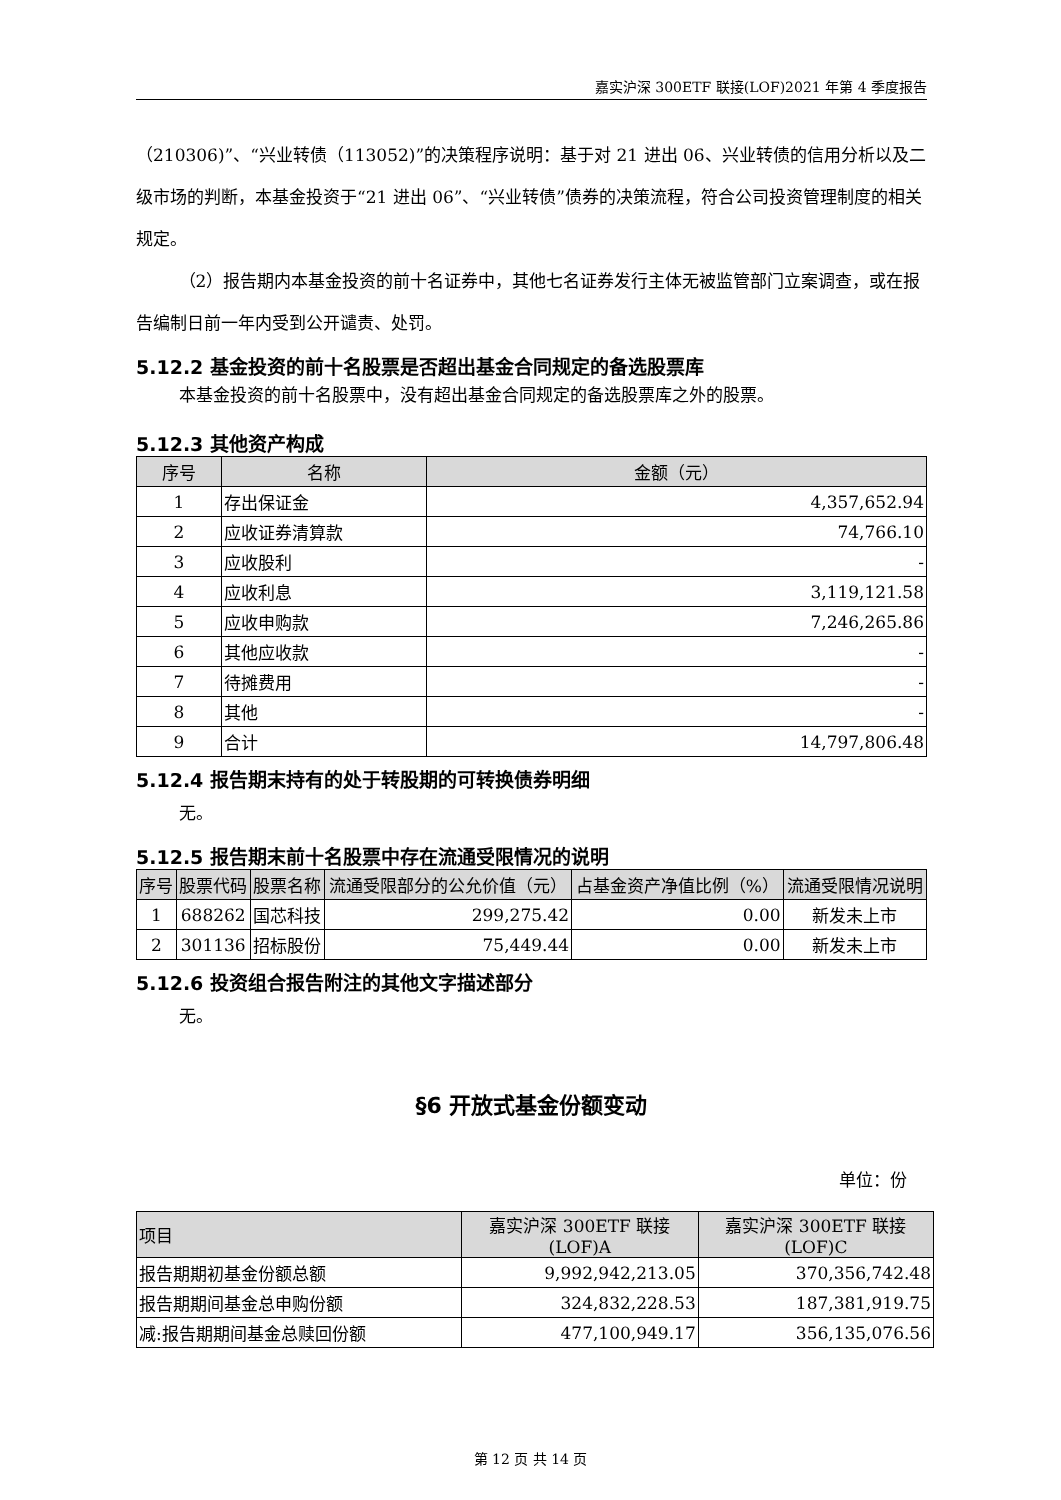嘉实沪深 300ETF 联接(LOF)2021 年第 4 季度报告
（210306)”、“兴业转债（113052)”的决策程序说明：基于对 21 进出 06、兴业转债的信用分析以及二级市场的判断，本基金投资于“21 进出 06”、“兴业转债”债券的决策流程，符合公司投资管理制度的相关规定。
（2）报告期内本基金投资的前十名证券中，其他七名证券发行主体无被监管部门立案调查，或在报告编制日前一年内受到公开谴责、处罚。
5.12.2 基金投资的前十名股票是否超出基金合同规定的备选股票库
本基金投资的前十名股票中，没有超出基金合同规定的备选股票库之外的股票。
5.12.3 其他资产构成
| 序号 | 名称 | 金额（元） |
| --- | --- | --- |
| 1 | 存出保证金 | 4,357,652.94 |
| 2 | 应收证券清算款 | 74,766.10 |
| 3 | 应收股利 | - |
| 4 | 应收利息 | 3,119,121.58 |
| 5 | 应收申购款 | 7,246,265.86 |
| 6 | 其他应收款 | - |
| 7 | 待摊费用 | - |
| 8 | 其他 | - |
| 9 | 合计 | 14,797,806.48 |
5.12.4 报告期末持有的处于转股期的可转换债券明细
无。
5.12.5 报告期末前十名股票中存在流通受限情况的说明
| 序号 | 股票代码 | 股票名称 | 流通受限部分的公允价值（元） | 占基金资产净值比例（%） | 流通受限情况说明 |
| --- | --- | --- | --- | --- | --- |
| 1 | 688262 | 国芯科技 | 299,275.42 | 0.00 | 新发未上市 |
| 2 | 301136 | 招标股份 | 75,449.44 | 0.00 | 新发未上市 |
5.12.6 投资组合报告附注的其他文字描述部分
无。
§6 开放式基金份额变动
单位：份
| 项目 | 嘉实沪深 300ETF 联接(LOF)A | 嘉实沪深 300ETF 联接(LOF)C |
| --- | --- | --- |
| 报告期期初基金份额总额 | 9,992,942,213.05 | 370,356,742.48 |
| 报告期期间基金总申购份额 | 324,832,228.53 | 187,381,919.75 |
| 减:报告期期间基金总赎回份额 | 477,100,949.17 | 356,135,076.56 |
第 12 页 共 14 页